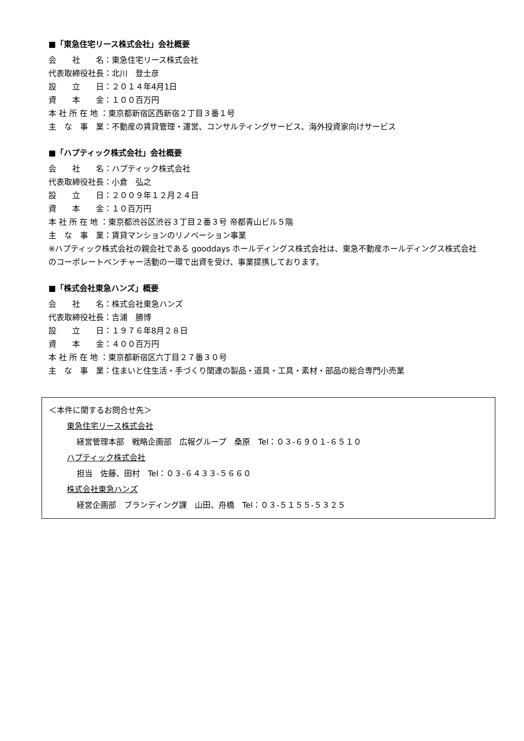■「東急住宅リース株式会社」会社概要
会　　社　　名：東急住宅リース株式会社
代表取締役社長：北川　登士彦
設　　立　　日：２０１４年4月1日
資　　本　　金：１００百万円
本 社 所 在 地 ：東京都新宿区西新宿２丁目３番１号
主　な　事　業：不動産の賃貸管理・運営、コンサルティングサービス、海外投資家向けサービス
■「ハプティック株式会社」会社概要
会　　社　　名：ハプティック株式会社
代表取締役社長：小倉　弘之
設　　立　　日：２００９年１２月２４日
資　　本　　金：１０百万円
本 社 所 在 地 ：東京都渋谷区渋谷３丁目２番３号 帝都青山ビル５階
主　な　事　業：賃貸マンションのリノベーション事業
※ハプティック株式会社の親会社である gooddays ホールディングス株式会社は、東急不動産ホールディングス株式会社のコーポレートベンチャー活動の一環で出資を受け、事業提携しております。
■「株式会社東急ハンズ」概要
会　　社　　名：株式会社東急ハンズ
代表取締役社長：吉浦　勝博
設　　立　　日：１９７６年8月２８日
資　　本　　金：４００百万円
本 社 所 在 地 ：東京都新宿区六丁目２７番３０号
主　な　事　業：住まいと住生活・手づくり関連の製品・道具・工具・素材・部品の総合専門小売業
＜本件に関するお問合せ先＞
東急住宅リース株式会社
経営管理本部　戦略企画部　広報グループ　桑原　Tel：０３-６９０１-６５１０
ハプティック株式会社
担当　佐藤、田村　Tel：０３-６４３３-５６６０
株式会社東急ハンズ
経営企画部　ブランディング課　山田、舟橋　Tel：０３-５１５５-５３２５